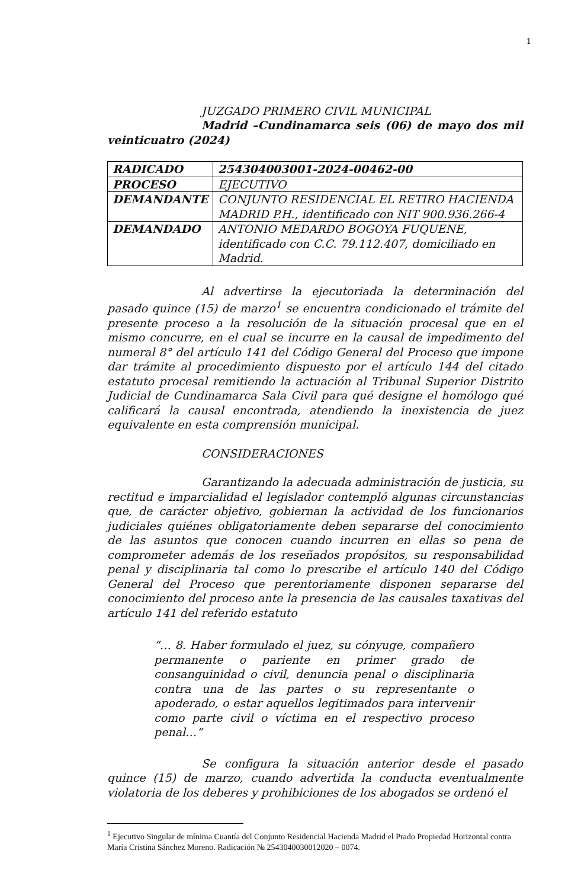1
JUZGADO PRIMERO CIVIL MUNICIPAL
Madrid –Cundinamarca seis (06) de mayo dos mil veinticuatro (2024)
| RADICADO | 254304003001-2024-00462-00 |
| PROCESO | EJECUTIVO |
| DEMANDANTE | CONJUNTO RESIDENCIAL EL RETIRO HACIENDA MADRID P.H., identificado con NIT 900.936.266-4 |
| DEMANDADO | ANTONIO MEDARDO BOGOYA FUQUENE, identificado con C.C. 79.112.407, domiciliado en Madrid. |
Al advertirse la ejecutoriada la determinación del pasado quince (15) de marzo<sup>1</sup> se encuentra condicionado el trámite del presente proceso a la resolución de la situación procesal que en el mismo concurre, en el cual se incurre en la causal de impedimento del numeral 8° del artículo 141 del Código General del Proceso que impone dar trámite al procedimiento dispuesto por el artículo 144 del citado estatuto procesal remitiendo la actuación al Tribunal Superior Distrito Judicial de Cundinamarca Sala Civil para qué designe el homólogo qué calificará la causal encontrada, atendiendo la inexistencia de juez equivalente en esta comprensión municipal.
CONSIDERACIONES
Garantizando la adecuada administración de justicia, su rectitud e imparcialidad el legislador contempló algunas circunstancias que, de carácter objetivo, gobiernan la actividad de los funcionarios judiciales quiénes obligatoriamente deben separarse del conocimiento de las asuntos que conocen cuando incurren en ellas so pena de comprometer además de los reseñados propósitos, su responsabilidad penal y disciplinaria tal como lo prescribe el artículo 140 del Código General del Proceso que perentoriamente disponen separarse del conocimiento del proceso ante la presencia de las causales taxativas del artículo 141 del referido estatuto
“… 8. Haber formulado el juez, su cónyuge, compañero permanente o pariente en primer grado de consanguinidad o civil, denuncia penal o disciplinaria contra una de las partes o su representante o apoderado, o estar aquellos legitimados para intervenir como parte civil o víctima en el respectivo proceso penal…”
Se configura la situación anterior desde el pasado quince (15) de marzo, cuando advertida la conducta eventualmente violatoria de los deberes y prohibiciones de los abogados se ordenó el
<sup>1</sup> Ejecutivo Singular de mínima Cuantía del Conjunto Residencial Hacienda Madrid el Prado Propiedad Horizontal contra María Cristina Sánchez Moreno. Radicación № 2543040030012020 – 0074.